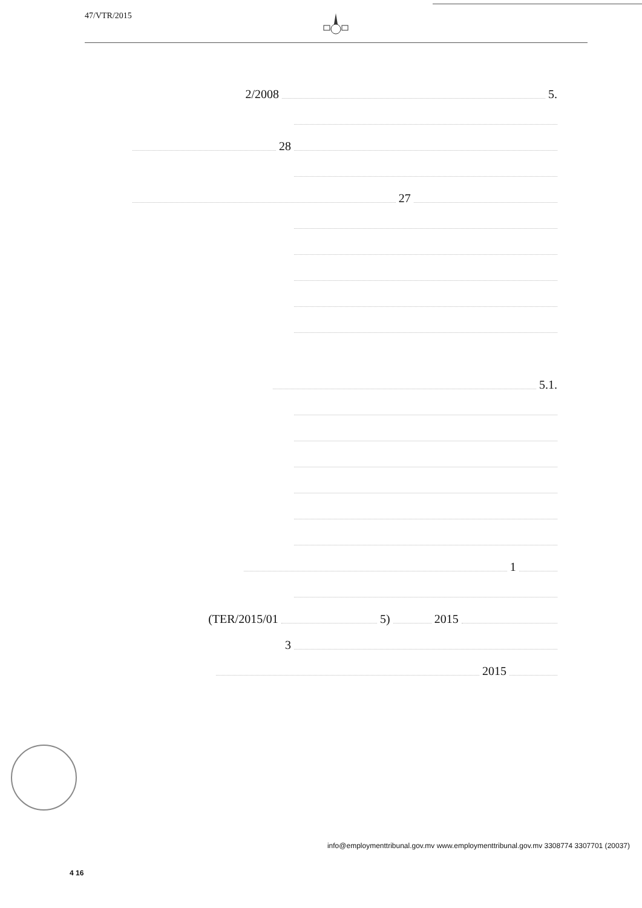47/VTR/2015
.5 2/2008
28
27
.5.1
1
TER/2015/01 5) 2015)
3
2015
(20037) 3307701 3308774 info@employmenttribunal.gov.mv www.employmenttribunal.gov.mv
4 16